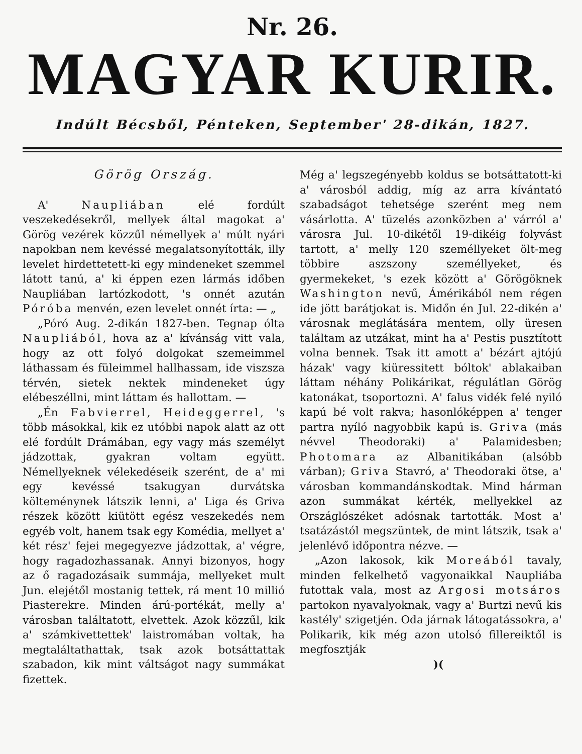Nr. 26.
MAGYAR KURIR.
Indúlt Bécsből, Pénteken, September' 28-dikán, 1827.
Görög Ország.
A' Naupliában elé fordúlt veszekedésekről, mellyek által magokat a' Görög vezérek közzűl némellyek a' múlt nyári napokban nem kevéssé megalatsonyították, illy levelet hirdettetett-ki egy mindeneket szemmel látott tanú, a' ki éppen ezen lármás időben Naupliában lartózkodott, 's onnét azután Póróba menvén, ezen levelet onnét írta: — „
„Póró Aug. 2-dikán 1827-ben. Tegnap ólta Naupliából, hova az a' kívánság vitt vala, hogy az ott folyó dolgokat szemeimmel láthassam és füleimmel hallhassam, ide viszsza térvén, sietek nektek mindeneket úgy elébeszéllni, mint láttam és hallottam. —
„Én Fabvierrel, Heideggerrel, 's több másokkal, kik ez utóbbi napok alatt az ott elé fordúlt Drámában, egy vagy más személyt jádzottak, gyakran voltam együtt. Némellyeknek vélekedéseik szerént, de a' mi egy kevéssé tsakugyan durvátska költeménynek látszik lenni, a' Liga és Griva részek között kiütött egész veszekedés nem egyéb volt, hanem tsak egy Komédia, mellyet a' két rész' fejei megegyezve jádzottak, a' végre, hogy ragadozhassanak. Annyi bizonyos, hogy az ő ragadozásaik summája, mellyeket mult Jun. elejétől mostanig tettek, rá ment 10 millió Piasterekre. Minden árú-portékát, melly a' városban találtatott, elvettek. Azok közzűl, kik a' számkivettettek' laistromában voltak, ha megtaláltathattak, tsak azok botsáttattak szabadon, kik mint váltságot nagy summákat fizettek.
Még a' legszegényebb koldus se botsáttatott-ki a' városból addig, míg az arra kívántató szabadságot tehetsége szerént meg nem vásárlotta. A' tüzelés azonközben a' várról a' városra Jul. 10-dikétől 19-dikéig folyvást tartott, a' melly 120 személlyeket ölt-meg többire aszszony személlyeket, és gyermekeket, 's ezek között a' Görögöknek Washington nevű, Ámérikából nem régen ide jött barátjokat is. Midőn én Jul. 22-dikén a' városnak meglátására mentem, olly üresen találtam az utzákat, mint ha a' Pestis pusztított volna bennek. Tsak itt amott a' bézárt ajtójú házak' vagy kiüressitett bóltok' ablakaiban láttam néhány Polikárikat, régulátlan Görög katonákat, tsoportozni. A' falus vidék felé nyiló kapú bé volt rakva; hasonlóképpen a' tenger partra nyíló nagyobbik kapú is. Griva (más névvel Theodoraki) a' Palamidesben; Photomara az Albanitikában (alsóbb várban); Griva Stavró, a' Theodoraki ötse, a' városban kommandánskodtak. Mind hárman azon summákat kérték, mellyekkel az Országlószéket adósnak tartották. Most a' tsatázástól megszüntek, de mint látszik, tsak a' jelenlévő időpontra nézve. —
„Azon lakosok, kik Moreából tavaly, minden felkelhető vagyonaikkal Naupliába futottak vala, most az Argosi motsáros partokon nyavalyoknak, vagy a' Burtzi nevű kis kastély' szigetjén. Oda járnak látogatássokra, a' Polikarik, kik még azon utolsó fillereiktől is megfosztják
)(